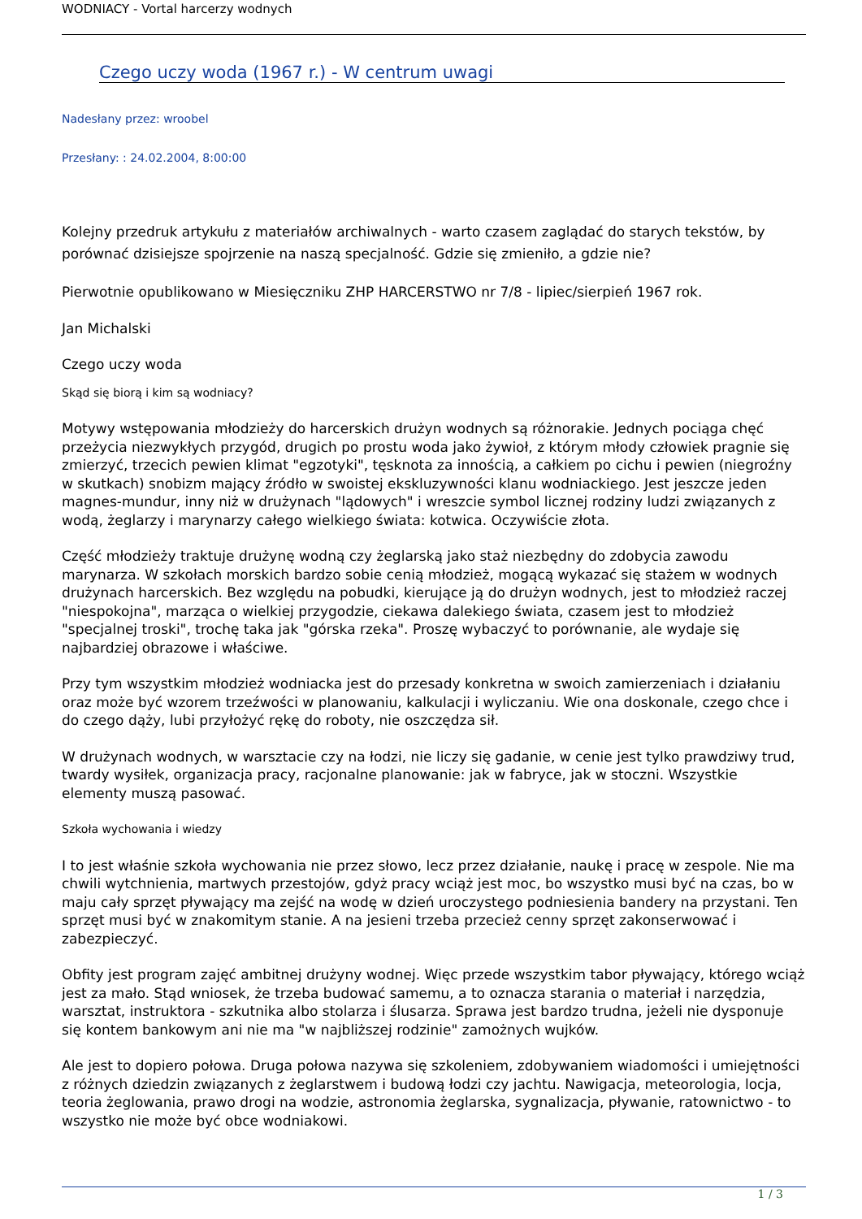WODNIACY - Vortal harcerzy wodnych
Czego uczy woda (1967 r.) - W centrum uwagi
Nadesłany przez: wroobel
Przesłany: : 24.02.2004, 8:00:00
Kolejny przedruk artykułu z materiałów archiwalnych - warto czasem zaglądać do starych tekstów, by porównać dzisiejsze spojrzenie na naszą specjalność. Gdzie się zmieniło, a gdzie nie?
Pierwotnie opublikowano w Miesięczniku ZHP HARCERSTWO nr 7/8 - lipiec/sierpień 1967 rok.
Jan Michalski
Czego uczy woda
Skąd się biorą i kim są wodniacy?
Motywy wstępowania młodzieży do harcerskich drużyn wodnych są różnorakie. Jednych pociąga chęć przeżycia niezwykłych przygód, drugich po prostu woda jako żywioł, z którym młody człowiek pragnie się zmierzyć, trzecich pewien klimat "egzotyki", tęsknota za innością, a całkiem po cichu i pewien (niegroźny w skutkach) snobizm mający źródło w swoistej ekskluzywności klanu wodniackiego. Jest jeszcze jeden magnes-mundur, inny niż w drużynach "lądowych" i wreszcie symbol licznej rodziny ludzi związanych z wodą, żeglarzy i marynarzy całego wielkiego świata: kotwica. Oczywiście złota.
Część młodzieży traktuje drużynę wodną czy żeglarską jako staż niezbędny do zdobycia zawodu marynarza. W szkołach morskich bardzo sobie cenią młodzież, mogącą wykazać się stażem w wodnych drużynach harcerskich. Bez względu na pobudki, kierujące ją do drużyn wodnych, jest to młodzież raczej "niespokojna", marząca o wielkiej przygodzie, ciekawa dalekiego świata, czasem jest to młodzież "specjalnej troski", trochę taka jak "górska rzeka". Proszę wybaczyć to porównanie, ale wydaje się najbardziej obrazowe i właściwe.
Przy tym wszystkim młodzież wodniacka jest do przesady konkretna w swoich zamierzeniach i działaniu oraz może być wzorem trzeźwości w planowaniu, kalkulacji i wyliczaniu. Wie ona doskonale, czego chce i do czego dąży, lubi przyłożyć rękę do roboty, nie oszczędza sił.
W drużynach wodnych, w warsztacie czy na łodzi, nie liczy się gadanie, w cenie jest tylko prawdziwy trud, twardy wysiłek, organizacja pracy, racjonalne planowanie: jak w fabryce, jak w stoczni. Wszystkie elementy muszą pasować.
Szkoła wychowania i wiedzy
I to jest właśnie szkoła wychowania nie przez słowo, lecz przez działanie, naukę i pracę w zespole. Nie ma chwili wytchnienia, martwych przestojów, gdyż pracy wciąż jest moc, bo wszystko musi być na czas, bo w maju cały sprzęt pływający ma zejść na wodę w dzień uroczystego podniesienia bandery na przystani. Ten sprzęt musi być w znakomitym stanie. A na jesieni trzeba przecież cenny sprzęt zakonserwować i zabezpieczyć.
Obfity jest program zajęć ambitnej drużyny wodnej. Więc przede wszystkim tabor pływający, którego wciąż jest za mało. Stąd wniosek, że trzeba budować samemu, a to oznacza starania o materiał i narzędzia, warsztat, instruktora - szkutnika albo stolarza i ślusarza. Sprawa jest bardzo trudna, jeżeli nie dysponuje się kontem bankowym ani nie ma "w najbliższej rodzinie" zamożnych wujków.
Ale jest to dopiero połowa. Druga połowa nazywa się szkoleniem, zdobywaniem wiadomości i umiejętności z różnych dziedzin związanych z żeglarstwem i budową łodzi czy jachtu. Nawigacja, meteorologia, locja, teoria żeglowania, prawo drogi na wodzie, astronomia żeglarska, sygnalizacja, pływanie, ratownictwo - to wszystko nie może być obce wodniakowi.
1 / 3